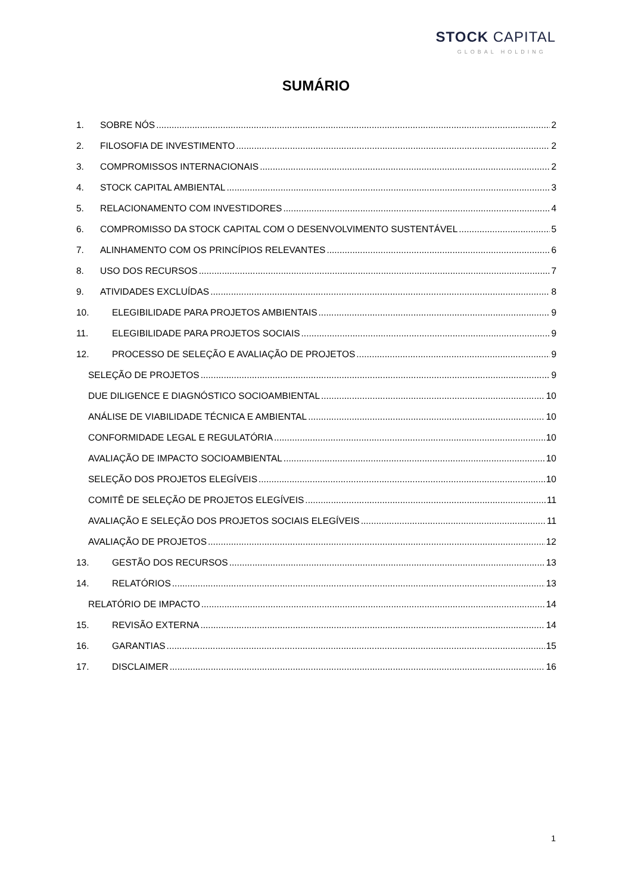STOCK CAPITAL
GLOBAL HOLDING
SUMÁRIO
1. SOBRE NÓS 2
2. FILOSOFIA DE INVESTIMENTO 2
3. COMPROMISSOS INTERNACIONAIS 2
4. STOCK CAPITAL AMBIENTAL 3
5. RELACIONAMENTO COM INVESTIDORES 4
6. COMPROMISSO DA STOCK CAPITAL COM O DESENVOLVIMENTO SUSTENTÁVEL 5
7. ALINHAMENTO COM OS PRINCÍPIOS RELEVANTES 6
8. USO DOS RECURSOS 7
9. ATIVIDADES EXCLUÍDAS 8
10. ELEGIBILIDADE PARA PROJETOS AMBIENTAIS 9
11. ELEGIBILIDADE PARA PROJETOS SOCIAIS 9
12. PROCESSO DE SELEÇÃO E AVALIAÇÃO DE PROJETOS 9
SELEÇÃO DE PROJETOS 9
DUE DILIGENCE E DIAGNÓSTICO SOCIOAMBIENTAL 10
ANÁLISE DE VIABILIDADE TÉCNICA E AMBIENTAL 10
CONFORMIDADE LEGAL E REGULATÓRIA 10
AVALIAÇÃO DE IMPACTO SOCIOAMBIENTAL 10
SELEÇÃO DOS PROJETOS ELEGÍVEIS 10
COMITÊ DE SELEÇÃO DE PROJETOS ELEGÍVEIS 11
AVALIAÇÃO E SELEÇÃO DOS PROJETOS SOCIAIS ELEGÍVEIS 11
AVALIAÇÃO DE PROJETOS 12
13. GESTÃO DOS RECURSOS 13
14. RELATÓRIOS 13
RELATÓRIO DE IMPACTO 14
15. REVISÃO EXTERNA 14
16. GARANTIAS 15
17. DISCLAIMER 16
1